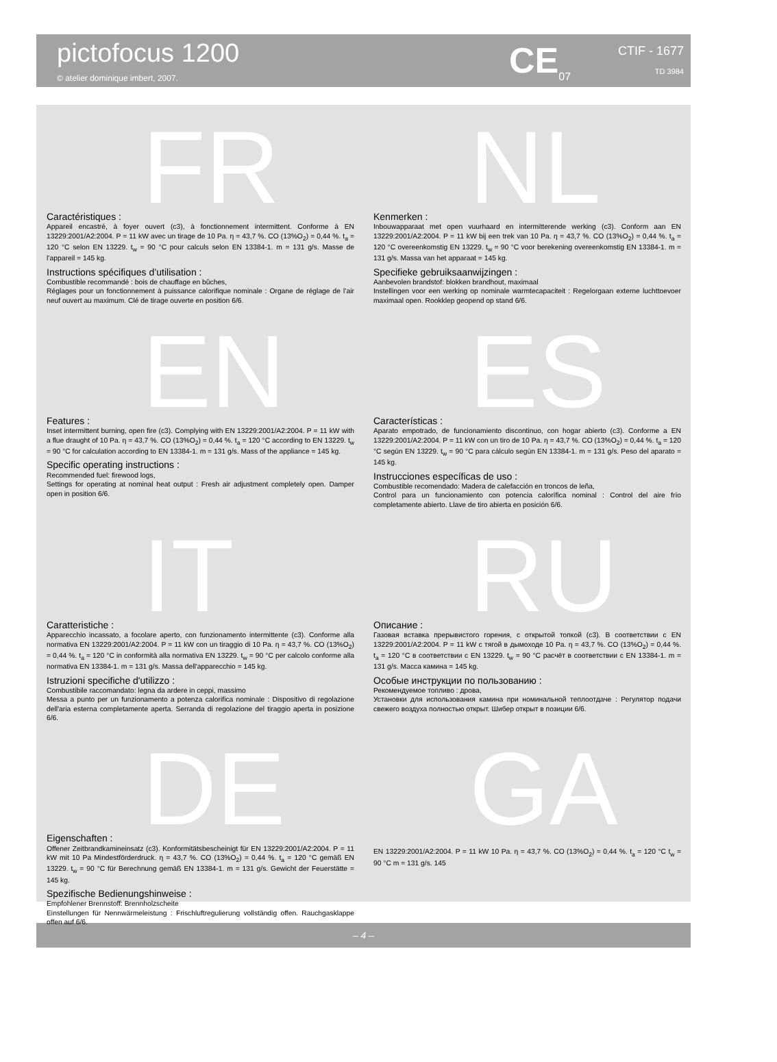pictofocus 1200
© atelier dominique imbert, 2007.
CE<sub>07</sub> CTIF - 1677
TD 3984
FR
Caractéristiques :
Appareil encastré, à foyer ouvert (c3), à fonctionnement intermittent. Conforme à EN 13229:2001/A2:2004. P = 11 kW avec un tirage de 10 Pa. η = 43,7 %. CO (13%O<sub>2</sub>) = 0,44 %. t<sub>a</sub> = 120 °C selon EN 13229. t<sub>w</sub> = 90 °C pour calculs selon EN 13384-1. m = 131 g/s. Masse de l’appareil = 145 kg.
Instructions spécifiques d’utilisation :
Combustible recommandé : bois de chauffage en bûches,
Réglages pour un fonctionnement à puissance calorifique nominale : Organe de réglage de l’air neuf ouvert au maximum. Clé de tirage ouverte en position 6/6.
NL
Kenmerken :
Inbouwapparaat met open vuurhaard en intermitterende werking (c3). Conform aan EN 13229:2001/A2:2004. P = 11 kW bij een trek van 10 Pa. η = 43,7 %. CO (13%O<sub>2</sub>) = 0,44 %. t<sub>a</sub> = 120 °C overeenkomstig EN 13229. t<sub>w</sub> = 90 °C voor berekening overeenkomstig EN 13384-1. m = 131 g/s. Massa van het apparaat = 145 kg.
Specifieke gebruiksaanwijzingen :
Aanbevolen brandstof: blokken brandhout, maximaal
Instellingen voor een werking op nominale warmtecapaciteit : Regelorgaan externe luchttoevoer maximaal open. Rookklep geopend op stand 6/6.
EN
Features :
Inset intermittent burning, open fire (c3). Complying with EN 13229:2001/A2:2004. P = 11 kW with a flue draught of 10 Pa. η = 43,7 %. CO (13%O<sub>2</sub>) = 0,44 %. t<sub>a</sub> = 120 °C according to EN 13229. t<sub>w</sub> = 90 °C for calculation according to EN 13384-1. m = 131 g/s. Mass of the appliance = 145 kg.
Specific operating instructions :
Recommended fuel: firewood logs,
Settings for operating at nominal heat output : Fresh air adjustment completely open. Damper open in position 6/6.
ES
Características :
Aparato empotrado, de funcionamiento discontinuo, con hogar abierto (c3). Conforme a EN 13229:2001/A2:2004. P = 11 kW con un tiro de 10 Pa. η = 43,7 %. CO (13%O<sub>2</sub>) = 0,44 %. t<sub>a</sub> = 120 °C según EN 13229. t<sub>w</sub> = 90 °C para cálculo según EN 13384-1. m = 131 g/s. Peso del aparato = 145 kg.
Instrucciones específicas de uso :
Combustible recomendado: Madera de calefacción en troncos de leña,
Control para un funcionamiento con potencia calorífica nominal : Control del aire frío completamente abierto. Llave de tiro abierta en posición 6/6.
IT
Caratteristiche :
Apparecchio incassato, a focolare aperto, con funzionamento intermittente (c3). Conforme alla normativa EN 13229:2001/A2:2004. P = 11 kW con un tiraggio di 10 Pa. η = 43,7 %. CO (13%O<sub>2</sub>) = 0,44 %. t<sub>a</sub> = 120 °C in conformità alla normativa EN 13229. t<sub>w</sub> = 90 °C per calcolo conforme alla normativa EN 13384-1. m = 131 g/s. Massa dell'apparecchio = 145 kg.
Istruzioni specifiche d'utilizzo :
Combustibile raccomandato: legna da ardere in ceppi, massimo
Messa a punto per un funzionamento a potenza calorifica nominale : Dispositivo di regolazione dell'aria esterna completamente aperta. Serranda di regolazione del tiraggio aperta in posizione 6/6.
RU
Описание :
Газовая вставка прерывистого горения, с открытой топкой (c3). В соответствии с EN 13229:2001/A2:2004. P = 11 kW с тягой в дымоходе 10 Pa. η = 43,7 %. CO (13%O<sub>2</sub>) = 0,44 %. t<sub>a</sub> = 120 °C в соответствии с EN 13229. t<sub>w</sub> = 90 °C расчёт в соответствии с EN 13384-1. m = 131 g/s. Масса камина = 145 kg.
Особые инструкции по пользованию :
Рекомендуемое топливо : дрова,
Установки для использования камина при номинальной теплоотдаче : Регулятор подачи свежего воздуха полностью открыт. Шибер открыт в позиции 6/6.
DE
Eigenschaften :
Offener Zeitbrandkamineinsatz (c3). Konformitätsbescheinigt für EN 13229:2001/A2:2004. P = 11 kW mit 10 Pa Mindestförderdruck. η = 43,7 %. CO (13%O<sub>2</sub>) = 0,44 %. t<sub>a</sub> = 120 °C gemäß EN 13229. t<sub>w</sub> = 90 °C für Berechnung gemäß EN 13384-1. m = 131 g/s. Gewicht der Feuerstätte = 145 kg.
Spezifische Bedienungshinweise :
Empfohlener Brennstoff: Brennholzscheite
Einstellungen für Nennwärmeleistung : Frischluftregulierung vollständig offen. Rauchgasklappe offen auf 6/6.
GA
EN 13229:2001/A2:2004. P = 11 kW 10 Pa. η = 43,7 %. CO (13%O<sub>2</sub>) = 0,44 %. t<sub>a</sub> = 120 °C t<sub>w</sub> = 90 °C m = 131 g/s. 145
– 4 –